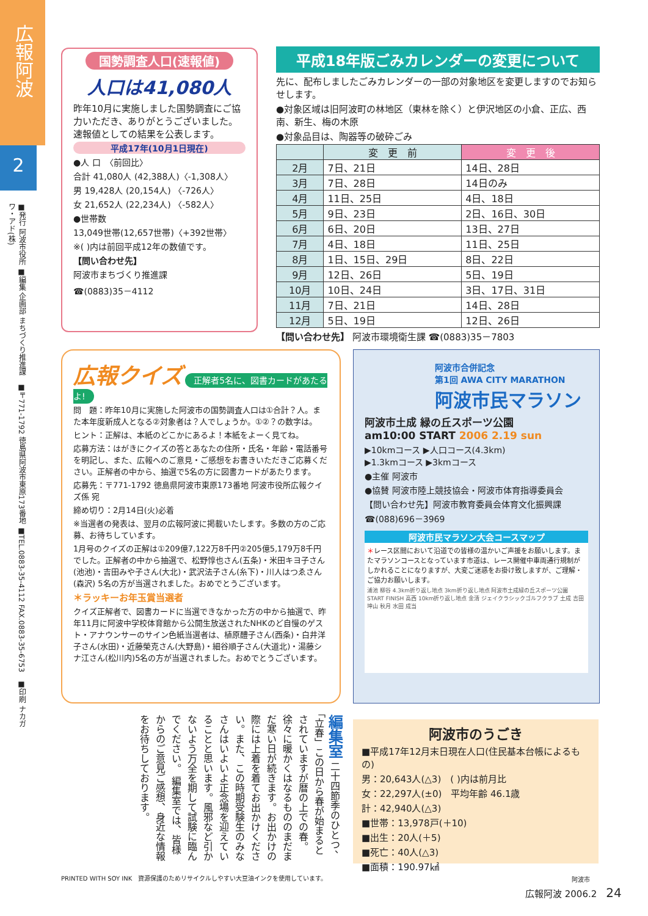広報阿波
2
■発行 阿波市役所 ■編集 企画部 まちづくり推進課　■〒771-1792 徳島県阿波市東原173番地 ■TEL.0883-35-4112 FAX.0883-35-6753　■印刷 ナカガワ・アド(株)
国勢調査人口(速報値)
人口は41,080人
昨年10月に実施しました国勢調査にご協力いただき、ありがとうございました。速報値としての結果を公表します。
平成17年(10月1日現在)
●人 口　〈前回比〉
合計 41,080人 (42,388人)〈-1,308人〉
男 19,428人 (20,154人) 〈-726人〉
女 21,652人 (22,234人) 〈-582人〉
●世帯数
13,049世帯(12,657世帯)〈+392世帯〉
※( )内は前回平成12年の数値です。
【問い合わせ先】
阿波市まちづくり推進課
☎(0883)35－4112
平成18年版ごみカレンダーの変更について
先に、配布しましたごみカレンダーの一部の対象地区を変更しますのでお知らせします。
●対象区域は旧阿波町の林地区（東林を除く）と伊沢地区の小倉、正広、西南、新生、梅の木原
●対象品目は、陶器等の破砕ごみ
| | 変 更 前 | 変 更 後 |
| --- | --- | --- |
| 2月 | 7日、21日 | 14日、28日 |
| 3月 | 7日、28日 | 14日のみ |
| 4月 | 11日、25日 | 4日、18日 |
| 5月 | 9日、23日 | 2日、16日、30日 |
| 6月 | 6日、20日 | 13日、27日 |
| 7月 | 4日、18日 | 11日、25日 |
| 8月 | 1日、15日、29日 | 8日、22日 |
| 9月 | 12日、26日 | 5日、19日 |
| 10月 | 10日、24日 | 3日、17日、31日 |
| 11月 | 7日、21日 | 14日、28日 |
| 12月 | 5日、19日 | 12日、26日 |
【問い合わせ先】 阿波市環境衛生課 ☎(0883)35－7803
広報クイズ 正解者5名に、図書カードがあたるよ!
問　題：昨年10月に実施した阿波市の国勢調査人口は①合計？人。また本年度新成人となる②対象者は？人でしょうか。①②？の数字は。
ヒント：正解は、本紙のどこかにあるよ！本紙をよーく見てね。
応募方法：はがきにクイズの答とあなたの住所・氏名・年齢・電話番号を明記し、また、広報へのご意見・ご感想をお書きいただきご応募ください。正解者の中から、抽選で5名の方に図書カードがあたります。
応募先：〒771-1792 徳島県阿波市東原173番地 阿波市役所広報クイズ係 宛
締め切り：2月14日(火)必着
※当選者の発表は、翌月の広報阿波に掲載いたします。多数の方のご応募、お待ちしています。
1月号のクイズの正解は①209億7,122万8千円②205億5,179万8千円でした。正解者の中から抽選で、松野惇也さん(五条)・米田キヨ子さん(池池)・吉田みや子さん(大北)・武沢法子さん(糸下)・川人はつゑさん(森沢) 5名の方が当選されました。おめでとうございます。
＊ラッキーお年玉賞当選者
クイズ正解者で、図書カードに当選できなかった方の中から抽選で、昨年11月に阿波中学校体育館から公開生放送されたNHKのど自慢のゲスト・アナウンサーのサイン色紙当選者は、植原醴子さん(西条)・白井洋子さん(水田)・近藤榮克さん(大野島)・細谷順子さん(大道北)・湯藤シナ江さん(松川内)5名の方が当選されました。おめでとうございます。
阿波市合併記念
第1回 AWA CITY MARATHON
阿波市民マラソン
阿波市土成 緑の丘スポーツ公園
am10:00 START 2006 2.19 sun
▶10kmコース ▶人口コース(4.3km)
▶1.3kmコース ▶3kmコース
●主催 阿波市
●協賛 阿波市陸上競技協会・阿波市体育指導委員会
【問い合わせ先】阿波市教育委員会体育文化振興課
☎(088)696－3969
阿波市民マラソン大会コースマップ
＊レース区間において沿道での皆様の温かいご声援をお願いします。またマラソンコースとなっています市道は、レース開催中車両通行規制がしかれることになりますが、大変ご迷惑をお掛け致しますが、ご理解・ご協力お願いします。
浦池 柳谷 4.3km折り返し地点 3km折り返し地点 阿波市土成緑の丘スポーツ公園 START FINISH 高西 10km折り返し地点 金清 ジェイクラシックゴルフクラブ 土成 吉田 坤山 秋月 水田 成当
編集室 二十四節季のひとつ、「立春」この日から春が始まるとされていますが暦の上での春。徐々に暖かくはなるもののまだまだ寒い日が続きます。お出かけの際には上着を着てお出かけください。また、この時期受験生のみなさんはいよいよ正念場を迎えていることと思います。風邪など引かないよう万全を期して試験に臨んでください。 編集室では、皆様からのご意見ご感想、身近な情報をお待ちしております。
阿波市のうごき
■平成17年12月末日現在人口(住民基本台帳によるもの)
男：20,643人(△3)　( )内は前月比
女：22,297人(±0)　平均年齢 46.1歳
計：42,940人(△3)
■世帯：13,978戸(＋10)
■出生：20人(＋5)
■死亡：40人(△3)
■面積：190.97㎢
阿波市
PRINTED WITH SOY INK　資源保護のためリサイクルしやすい大豆油インクを使用しています。
広報阿波 2006.2　24